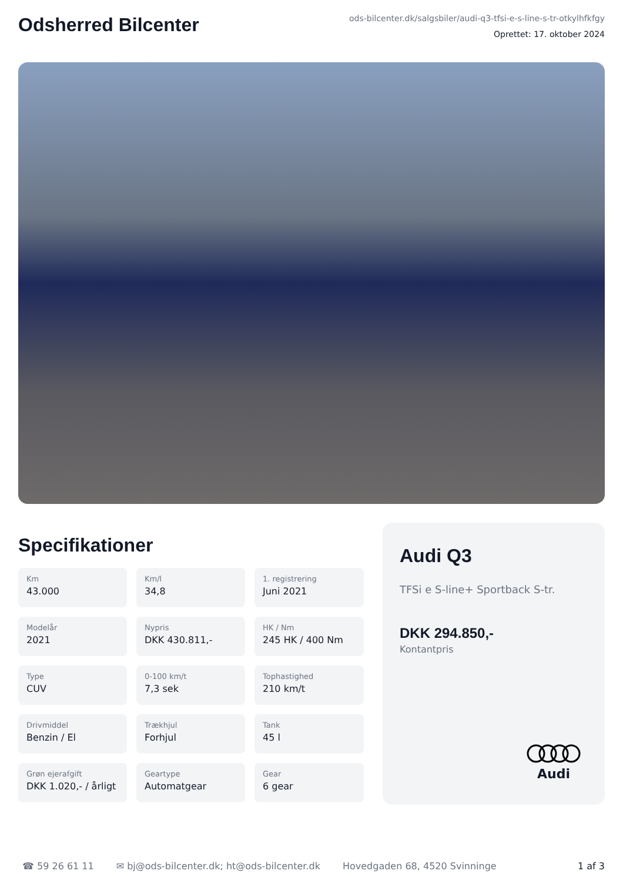Odsherred Bilcenter
ods-bilcenter.dk/salgsbiler/audi-q3-tfsi-e-s-line-s-tr-otkylhfkfgy
Oprettet: 17. oktober 2024
Specifikationer
Km
43.000
Km/l
34,8
1. registrering
Juni 2021
Modelår
2021
Nypris
DKK 430.811,-
HK / Nm
245 HK / 400 Nm
Type
CUV
0-100 km/t
7,3 sek
Tophastighed
210 km/t
Drivmiddel
Benzin / El
Trækhjul
Forhjul
Tank
45 l
Grøn ejerafgift
DKK 1.020,- / årligt
Geartype
Automatgear
Gear
6 gear
Audi Q3
TFSi e S-line+ Sportback S-tr.
DKK 294.850,-
Kontantpris
Audi
☎ 59 26 61 11 ✉ bj@ods-bilcenter.dk; ht@ods-bilcenter.dk Hovedgaden 68, 4520 Svinninge 1 af 3